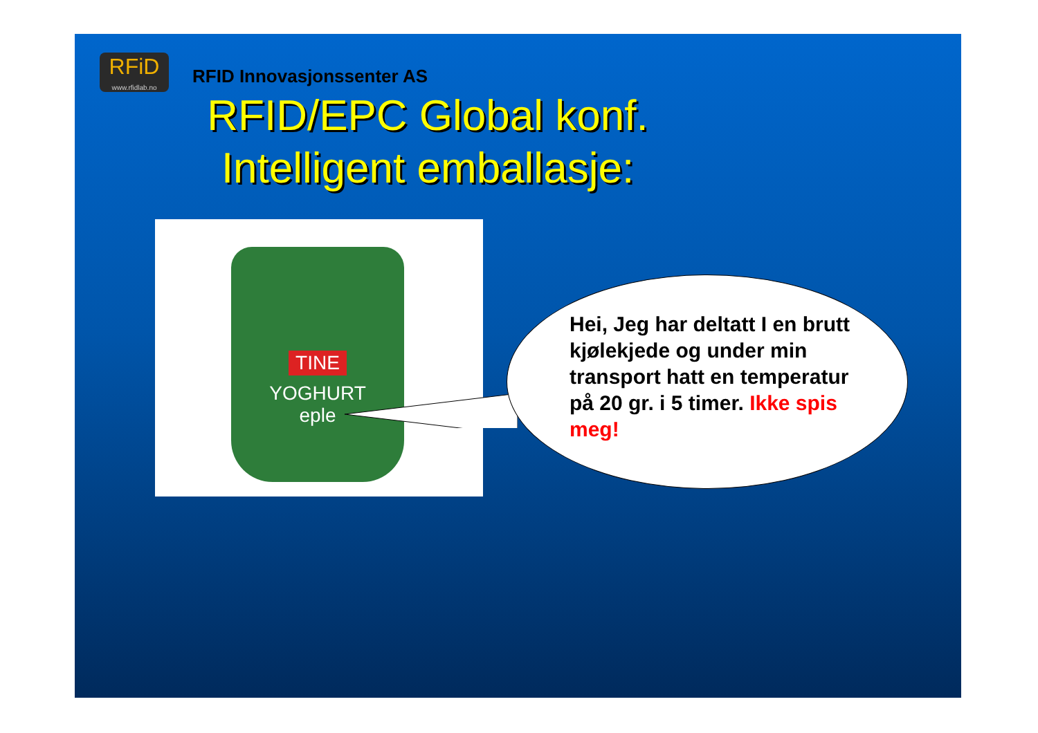RFiD
www.rfidlab.no
RFID Innovasjonssenter AS
RFID/EPC Global konf.
Intelligent emballasje:
TINE
YOGHURT
eple
Hei, Jeg har deltatt I en brutt kjølekjede og under min transport hatt en temperatur på 20 gr. i 5 timer. Ikke spis meg!